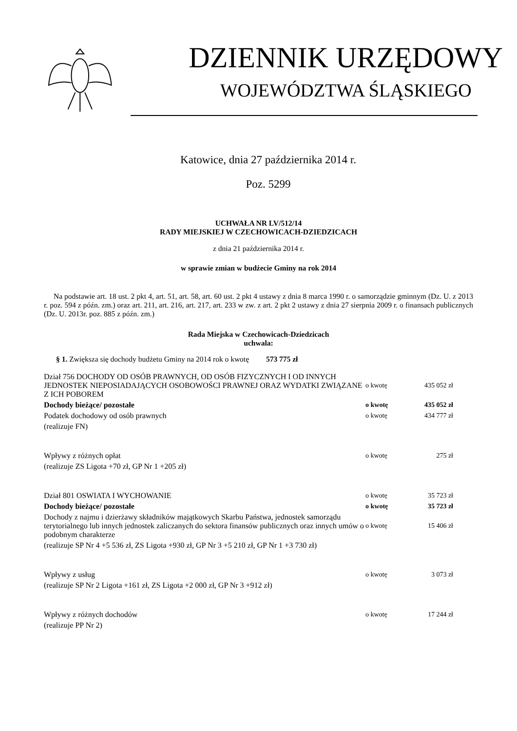DZIENNIK URZĘDOWY
WOJEWÓDZTWA ŚLĄSKIEGO
Katowice, dnia 27 października 2014 r.
Poz. 5299
UCHWAŁA NR LV/512/14
RADY MIEJSKIEJ W CZECHOWICACH-DZIEDZICACH
z dnia 21 października 2014 r.
w sprawie zmian w budżecie Gminy na rok 2014
Na podstawie art. 18 ust. 2 pkt 4, art. 51, art. 58, art. 60 ust. 2 pkt 4 ustawy z dnia 8 marca 1990 r. o samorządzie gminnym (Dz. U. z 2013 r. poz. 594 z późn. zm.) oraz art. 211, art. 216, art. 217, art. 233 w zw. z art. 2 pkt 2 ustawy z dnia 27 sierpnia 2009 r. o finansach publicznych (Dz. U. 2013r. poz. 885 z późn. zm.)
Rada Miejska w Czechowicach-Dziedzicach
uchwala:
§ 1. Zwiększa się dochody budżetu Gminy na 2014 rok o kwotę 573 775 zł
| Dział 756 DOCHODY OD OSÓB PRAWNYCH, OD OSÓB FIZYCZNYCH I OD INNYCH JEDNOSTEK NIEPOSIADAJĄCYCH OSOBOWOŚCI PRAWNEJ ORAZ WYDATKI ZWIĄZANE Z ICH POBOREM | o kwotę | 435 052 zł |
| Dochody bieżące/ pozostałe | o kwotę | 435 052 zł |
| Podatek dochodowy od osób prawnych | o kwotę | 434 777 zł |
| (realizuje FN) | | |
| Wpływy z różnych opłat | o kwotę | 275 zł |
| (realizuje ZS Ligota +70 zł, GP Nr 1 +205 zł) | | |
| Dział 801 OSWIATA I WYCHOWANIE | o kwotę | 35 723 zł |
| Dochody bieżące/ pozostałe | o kwotę | 35 723 zł |
| Dochody z najmu i dzierżawy składników majątkowych Skarbu Państwa, jednostek samorządu terytorialnego lub innych jednostek zaliczanych do sektora finansów publicznych oraz innych umów o podobnym charakterze | o kwotę | 15 406 zł |
| (realizuje SP Nr 4 +5 536 zł, ZS Ligota +930 zł, GP Nr 3 +5 210 zł, GP Nr 1 +3 730 zł) | | |
| Wpływy z usług | o kwotę | 3 073 zł |
| (realizuje SP Nr 2 Ligota +161 zł, ZS Ligota +2 000 zł, GP Nr 3 +912 zł) | | |
| Wpływy z różnych dochodów | o kwotę | 17 244 zł |
| (realizuje PP Nr 2) | | |